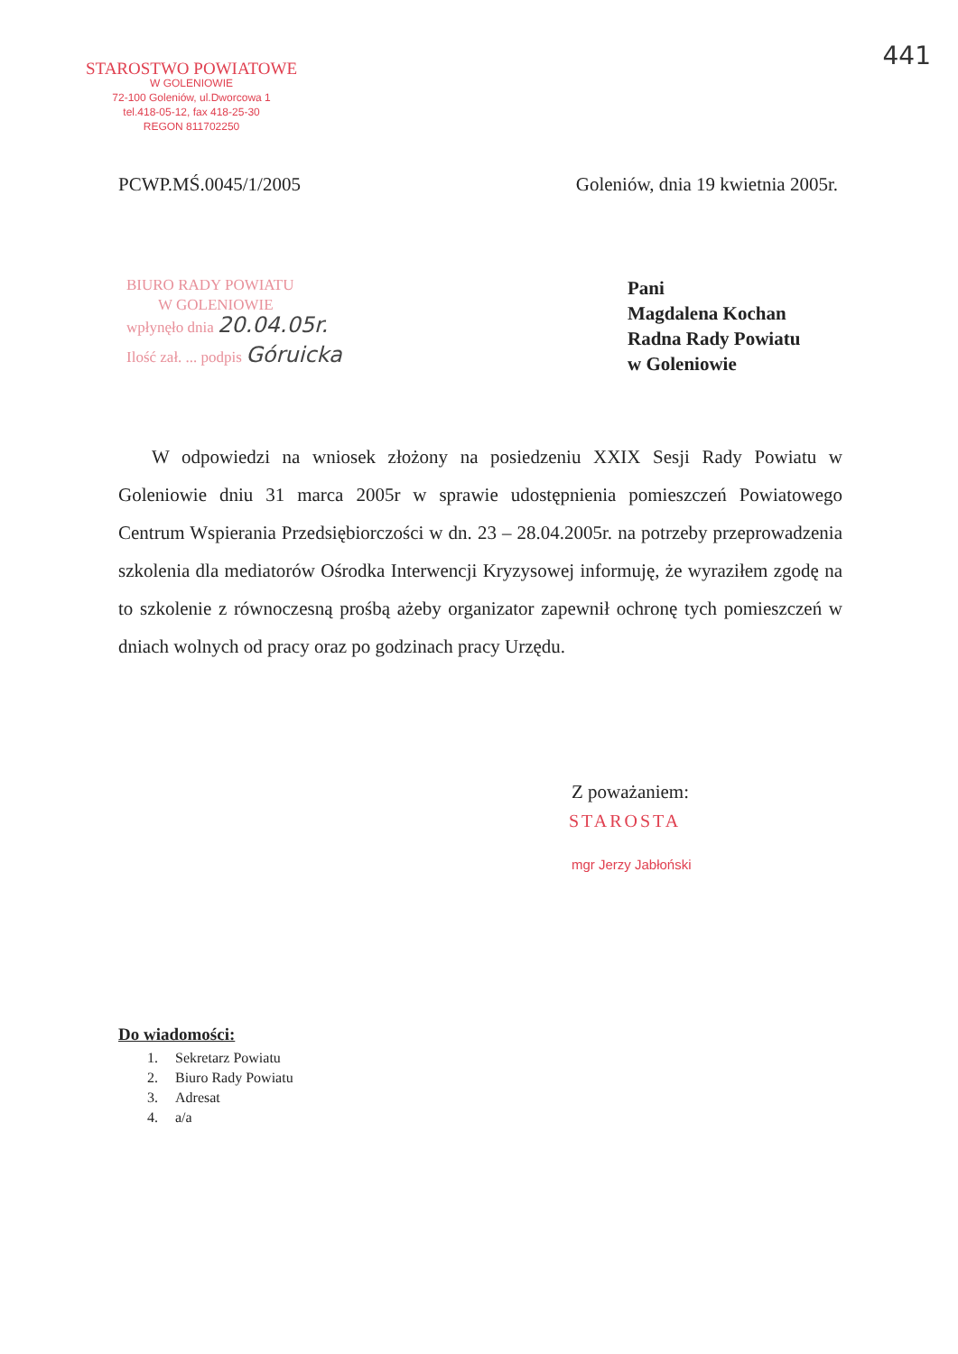441
STAROSTWO POWIATOWE
W GOLENIOWIE
72-100 Goleniów, ul.Dworcowa 1
tel.418-05-12, fax 418-25-30
REGON 811702250
PCWP.MŚ.0045/1/2005 Goleniów, dnia 19 kwietnia 2005r.
BIURO RADY POWIATU
W GOLENIOWIE
wpłynęło dnia 20.04.05r.
Ilość zał. ... podpis Góruicka
Pani
Magdalena Kochan
Radna Rady Powiatu
w Goleniowie
W odpowiedzi na wniosek złożony na posiedzeniu XXIX Sesji Rady Powiatu w Goleniowie dniu 31 marca 2005r w sprawie udostępnienia pomieszczeń Powiatowego Centrum Wspierania Przedsiębiorczości w dn. 23 – 28.04.2005r. na potrzeby przeprowadzenia szkolenia dla mediatorów Ośrodka Interwencji Kryzysowej informuję, że wyraziłem zgodę na to szkolenie z równoczesną prośbą ażeby organizator zapewnił ochronę tych pomieszczeń w dniach wolnych od pracy oraz po godzinach pracy Urzędu.
Z poważaniem:
STAROSTA
mgr Jerzy Jabłoński
Do wiadomości:
1. Sekretarz Powiatu
2. Biuro Rady Powiatu
3. Adresat
4. a/a